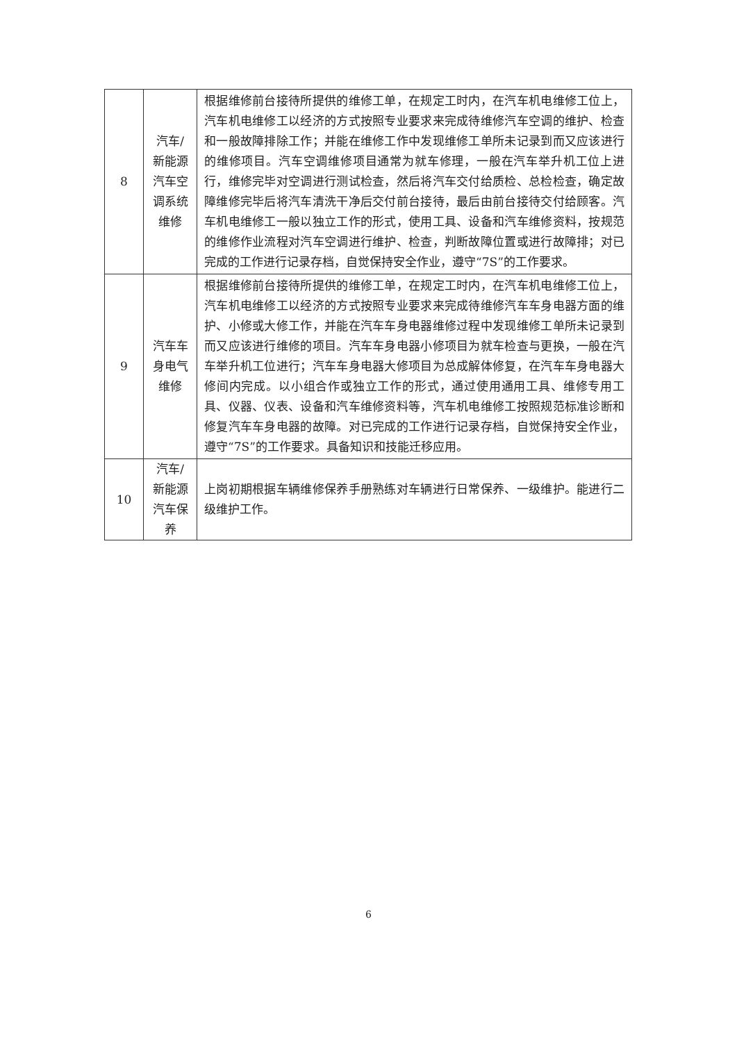| 8 | 汽车/ 新能源 汽车空 调系统 维修 | 根据维修前台接待所提供的维修工单，在规定工时内，在汽车机电维修工位上，汽车机电维修工以经济的方式按照专业要求来完成待维修汽车空调的维护、检查和一般故障排除工作；并能在维修工作中发现维修工单所未记录到而又应该进行的维修项目。汽车空调维修项目通常为就车修理，一般在汽车举升机工位上进行，维修完毕对空调进行测试检查，然后将汽车交付给质检、总检检查，确定故障维修完毕后将汽车清洗干净后交付前台接待，最后由前台接待交付给顾客。汽车机电维修工一般以独立工作的形式，使用工具、设备和汽车维修资料，按规范的维修作业流程对汽车空调进行维护、检查，判断故障位置或进行故障排；对已完成的工作进行记录存档，自觉保持安全作业，遵守“7S”的工作要求。 |
| 9 | 汽车车 身电气 维修 | 根据维修前台接待所提供的维修工单，在规定工时内，在汽车机电维修工位上，汽车机电维修工以经济的方式按照专业要求来完成待维修汽车车身电器方面的维护、小修或大修工作，并能在汽车车身电器维修过程中发现维修工单所未记录到而又应该进行维修的项目。汽车车身电器小修项目为就车检查与更换，一般在汽车举升机工位进行；汽车车身电器大修项目为总成解体修复，在汽车车身电器大修间内完成。以小组合作或独立工作的形式，通过使用通用工具、维修专用工具、仪器、仪表、设备和汽车维修资料等，汽车机电维修工按照规范标准诊断和修复汽车车身电器的故障。对已完成的工作进行记录存档，自觉保持安全作业，遵守“7S”的工作要求。具备知识和技能迁移应用。 |
| 10 | 汽车/ 新能源 汽车保 养 | 上岗初期根据车辆维修保养手册熟练对车辆进行日常保养、一级维护。能进行二级维护工作。 |
6